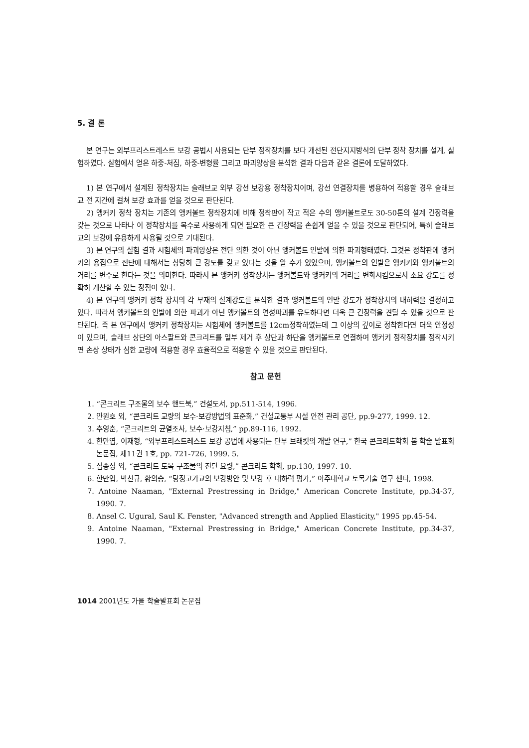5. 결 론
본 연구는 외부프리스트레스트 보강 공법시 사용되는 단부 정착장치를 보다 개선된 전단지지방식의 단부 정착 장치를 설계, 실험하였다. 실험에서 얻은 하중-처짐, 하중-변형률 그리고 파괴양상을 분석한 결과 다음과 같은 결론에 도달하였다.
1) 본 연구에서 설계된 정착장치는 슬래브교 외부 강선 보강용 정착장치이며, 강선 연결장치를 병용하여 적용할 경우 슬래브교 전 지간에 걸쳐 보강 효과를 얻을 것으로 판단된다.
2) 앵커키 정착 장치는 기존의 앵커볼트 정착장치에 비해 정착판이 작고 적은 수의 앵커볼트로도 30-50톤의 설계 긴장력을 갖는 것으로 나타나 이 정착장치를 복수로 사용하게 되면 필요한 큰 긴장력을 손쉽게 얻을 수 있을 것으로 판단되어, 특히 슬래브교의 보강에 유용하게 사용될 것으로 기대된다.
3) 본 연구의 실험 결과 시험체의 파괴양상은 전단 의한 것이 아닌 앵커볼트 인발에 의한 파괴형태였다. 그것은 정착판에 앵커키의 용접으로 전단에 대해서는 상당히 큰 강도를 갖고 있다는 것을 알 수가 있었으며, 앵커볼트의 인발은 앵커키와 앵커볼트의 거리를 변수로 한다는 것을 의미한다. 따라서 본 앵커키 정착장치는 앵커볼트와 앵커키의 거리를 변화시킴으로서 소요 강도를 정확히 계산할 수 있는 장점이 있다.
4) 본 연구의 앵커키 정착 장치의 각 부재의 설계강도를 분석한 결과 앵커볼트의 인발 강도가 정착장치의 내하력을 결정하고 있다. 따라서 앵커볼트의 인발에 의한 파괴가 아닌 앵커볼트의 연성파괴를 유도하다면 더욱 큰 긴장력을 견딜 수 있을 것으로 판단된다. 즉 본 연구에서 앵커키 정착장치는 시험체에 앵커볼트를 12cm정착하였는데 그 이상의 깊이로 정착한다면 더욱 안정성이 있으며, 슬래브 상단의 아스팔트와 콘크리트를 일부 제거 후 상단과 하단을 앵커볼트로 연결하여 앵커키 정착장치를 정착시키면 손상 상태가 심한 교량에 적용할 경우 효율적으로 적용할 수 있을 것으로 판단된다.
참고 문헌
1. “콘크리트 구조물의 보수 핸드북,” 건설도서, pp.511-514, 1996.
2. 안원호 외, “콘크리트 교량의 보수·보강방법의 표준화,” 건설교통부 시설 안전 관리 공단, pp.9-277, 1999. 12.
3. 추영춘, “콘크리트의 균열조사, 보수·보강지침,” pp.89-116, 1992.
4. 한만엽, 이재형, “외부프리스트레스트 보강 공법에 사용되는 단부 브래킷의 개발 연구,” 한국 콘크리트학회 봄 학술 발표회 논문집, 제11권 1호, pp. 721-726, 1999. 5.
5. 심종성 외, “콘크리트 토목 구조물의 진단 요령,” 콘크리트 학회, pp.130, 1997. 10.
6. 한만엽, 박선규, 황의승, “당정고가교의 보강방안 및 보강 후 내하력 평가,” 아주대학교 토목기술 연구 센타, 1998.
7. Antoine Naaman, "External Prestressing in Bridge," American Concrete Institute, pp.34-37, 1990. 7.
8. Ansel C. Ugural, Saul K. Fenster, "Advanced strength and Applied Elasticity," 1995 pp.45-54.
9. Antoine Naaman, "External Prestressing in Bridge," American Concrete Institute, pp.34-37, 1990. 7.
1014 2001년도 가을 학술발표회 논문집